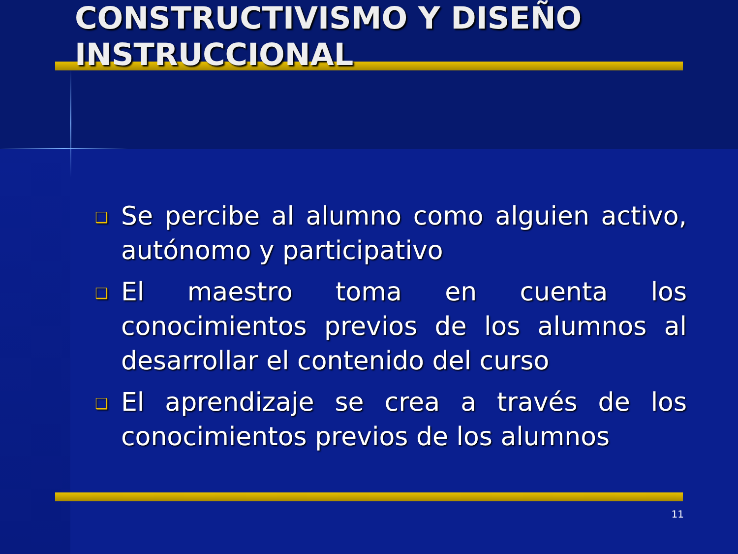CONSTRUCTIVISMO Y DISEÑO INSTRUCCIONAL
❑ Se percibe al alumno como alguien activo, autónomo y participativo
❑ El maestro toma en cuenta los conocimientos previos de los alumnos al desarrollar el contenido del curso
❑ El aprendizaje se crea a través de los conocimientos previos de los alumnos
11